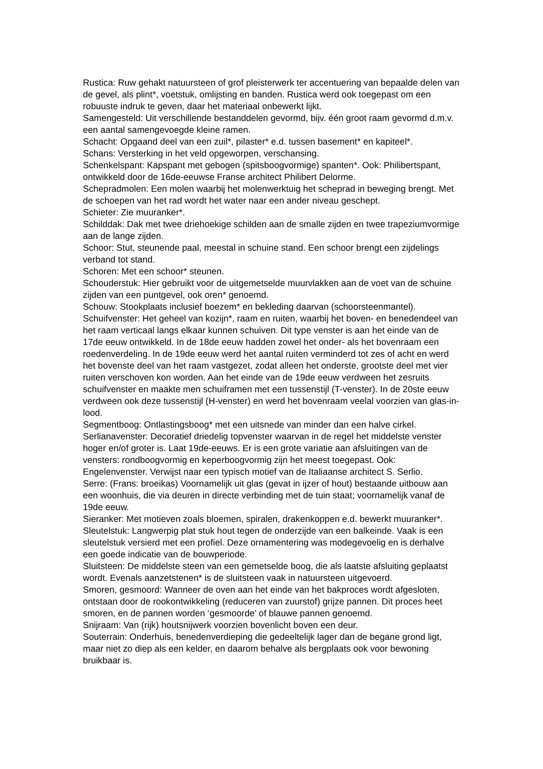Rustica: Ruw gehakt natuursteen of grof pleisterwerk ter accentuering van bepaalde delen van de gevel, als plint*, voetstuk, omlijsting en banden. Rustica werd ook toegepast om een robuuste indruk te geven, daar het materiaal onbewerkt lijkt.
Samengesteld: Uit verschillende bestanddelen gevormd, bijv. één groot raam gevormd d.m.v. een aantal samengevoegde kleine ramen.
Schacht: Opgaand deel van een zuil*, pilaster* e.d. tussen basement* en kapiteel*.
Schans: Versterking in het veld opgeworpen, verschansing.
Schenkelspant: Kapspant met gebogen (spitsboogvormige) spanten*. Ook: Philibertspant, ontwikkeld door de 16de-eeuwse Franse architect Philibert Delorme.
Schepradmolen: Een molen waarbij het molenwerktuig het scheprad in beweging brengt. Met de schoepen van het rad wordt het water naar een ander niveau geschept.
Schieter: Zie muuranker*.
Schilddak: Dak met twee driehoekige schilden aan de smalle zijden en twee trapeziumvormige aan de lange zijden.
Schoor: Stut, steunende paal, meestal in schuine stand. Een schoor brengt een zijdelings verband tot stand.
Schoren: Met een schoor* steunen.
Schouderstuk: Hier gebruikt voor de uitgemetselde muurvlakken aan de voet van de schuine zijden van een puntgevel, ook oren* genoemd.
Schouw: Stookplaats inclusief boezem* en bekleding daarvan (schoorsteenmantel).
Schuifvenster: Het geheel van kozijn*, raam en ruiten, waarbij het boven- en benedendeel van het raam verticaal langs elkaar kunnen schuiven. Dit type venster is aan het einde van de 17de eeuw ontwikkeld. In de 18de eeuw hadden zowel het onder- als het bovenraam een roedenverdeling. In de 19de eeuw werd het aantal ruiten verminderd tot zes of acht en werd het bovenste deel van het raam vastgezet, zodat alleen het onderste, grootste deel met vier ruiten verschoven kon worden. Aan het einde van de 19de eeuw verdween het zesruits schuifvenster en maakte men schuiframen met een tussenstijl (T-venster). In de 20ste eeuw verdween ook deze tussenstijl (H-venster) en werd het bovenraam veelal voorzien van glas-in-lood.
Segmentboog: Ontlastingsboog* met een uitsnede van minder dan een halve cirkel.
Serlianavenster: Decoratief driedelig topvenster waarvan in de regel het middelste venster hoger en/of groter is. Laat 19de-eeuws. Er is een grote variatie aan afsluitingen van de vensters: rondboogvormig en keperboogvormig zijn het meest toegepast. Ook: Engelenvenster. Verwijst naar een typisch motief van de Italiaanse architect S. Serlio.
Serre: (Frans: broeikas) Voornamelijk uit glas (gevat in ijzer of hout) bestaande uitbouw aan een woonhuis, die via deuren in directe verbinding met de tuin staat; voornamelijk vanaf de 19de eeuw.
Sieranker: Met motieven zoals bloemen, spiralen, drakenkoppen e.d. bewerkt muuranker*.
Sleutelstuk: Langwerpig plat stuk hout tegen de onderzijde van een balkeinde. Vaak is een sleutelstuk versierd met een profiel. Deze ornamentering was modegevoelig en is derhalve een goede indicatie van de bouwperiode.
Sluitsteen: De middelste steen van een gemetselde boog, die als laatste afsluiting geplaatst wordt. Evenals aanzetstenen* is de sluitsteen vaak in natuursteen uitgevoerd.
Smoren, gesmoord: Wanneer de oven aan het einde van het bakproces wordt afgesloten, ontstaan door de rookontwikkeling (reduceren van zuurstof) grijze pannen. Dit proces heet smoren, en de pannen worden ‘gesmoorde’ of blauwe pannen genoemd.
Snijraam: Van (rijk) houtsnijwerk voorzien bovenlicht boven een deur.
Souterrain: Onderhuis, benedenverdieping die gedeeltelijk lager dan de begane grond ligt, maar niet zo diep als een kelder, en daarom behalve als bergplaats ook voor bewoning bruikbaar is.